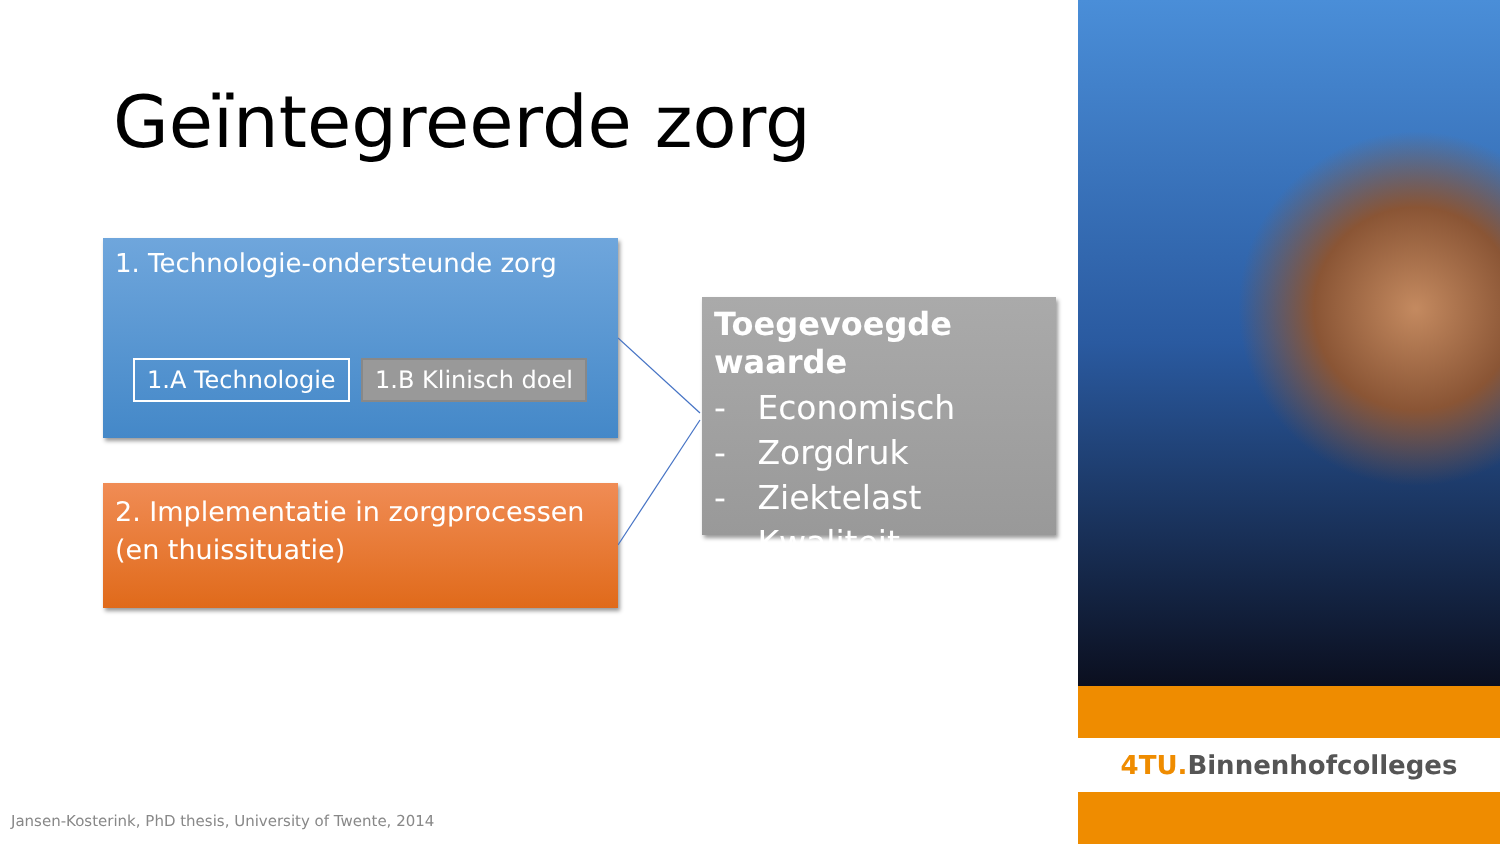Geïntegreerde zorg
1. Technologie-ondersteunde zorg
1.A Technologie 1.B Klinisch doel
2. Implementatie in zorgprocessen (en thuissituatie)
Toegevoegde waarde
- Economisch
- Zorgdruk
- Ziektelast
- Kwaliteit
4TU. Binnenhofcolleges
Jansen-Kosterink, PhD thesis, University of Twente, 2014